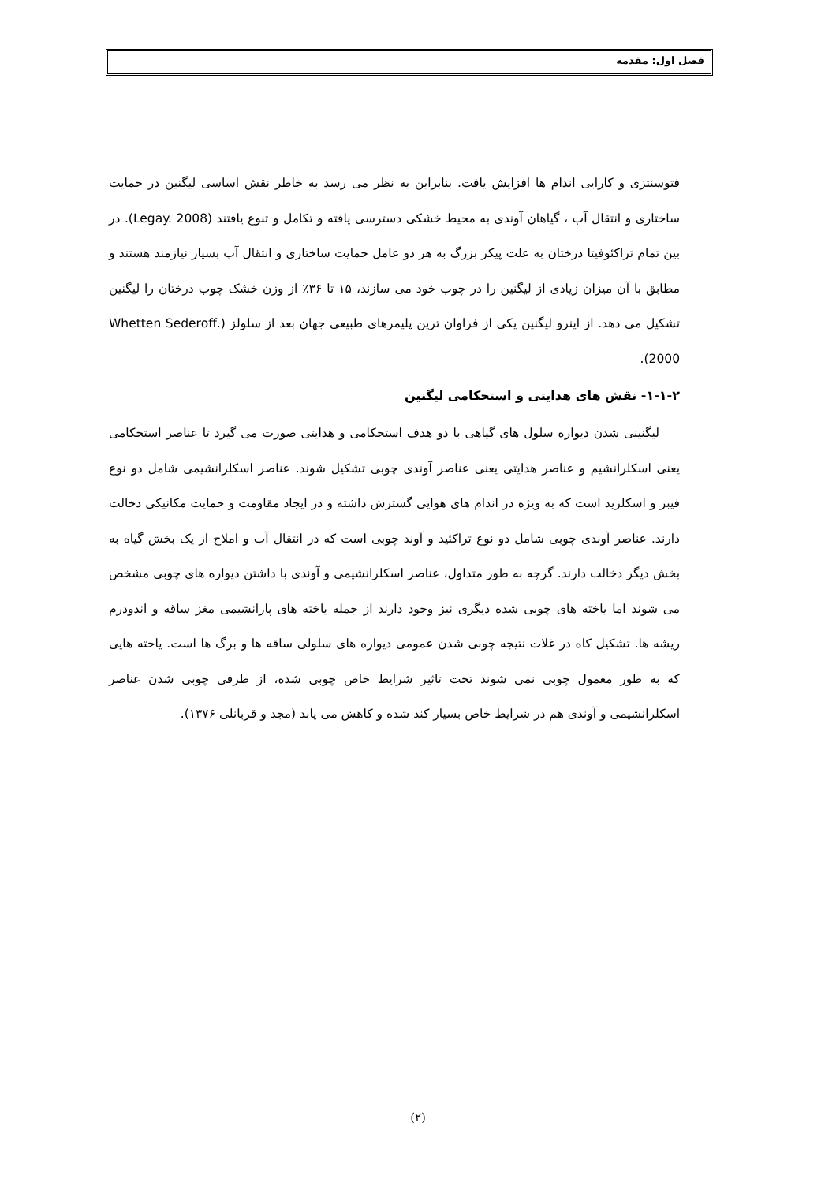فصل اول: مقدمه
فتوسنتزی و کارایی اندام ها افزایش یافت. بنابراین به نظر می رسد به خاطر نقش اساسی لیگنین در حمایت ساختاری و انتقال آب ، گیاهان آوندی به محیط خشکی دسترسی یافته و تکامل و تنوع یافتند (Legay. 2008). در بین تمام تراکئوفیتا درختان به علت پیکر بزرگ به هر دو عامل حمایت ساختاری و انتقال آب بسیار نیازمند هستند و مطابق با آن میزان زیادی از لیگنین را در چوب خود می سازند، ۱۵ تا ۳۶٪ از وزن خشک چوب درختان را لیگنین تشکیل می دهد. از اینرو لیگنین یکی از فراوان ترین پلیمرهای طبیعی جهان بعد از سلولز (Whetten Sederoff. 2000).
۱-۱-۲- نقش های هدایتی و استحکامی لیگنین
لیگنینی شدن دیواره سلول های گیاهی با دو هدف استحکامی و هدایتی صورت می گیرد تا عناصر استحکامی یعنی اسکلرانشیم و عناصر هدایتی یعنی عناصر آوندی چوبی تشکیل شوند. عناصر اسکلرانشیمی شامل دو نوع فیبر و اسکلرید است که به ویژه در اندام های هوایی گسترش داشته و در ایجاد مقاومت و حمایت مکانیکی دخالت دارند. عناصر آوندی چوبی شامل دو نوع تراکئید و آوند چوبی است که در انتقال آب و املاح از یک بخش گیاه به بخش دیگر دخالت دارند. گرچه به طور متداول، عناصر اسکلرانشیمی و آوندی با داشتن دیواره های چوبی مشخص می شوند اما یاخته های چوبی شده دیگری نیز وجود دارند از جمله یاخته های پارانشیمی مغز ساقه و اندودرم ریشه ها. تشکیل کاه در غلات نتیجه چوبی شدن عمومی دیواره های سلولی ساقه ها و برگ ها است. یاخته هایی که به طور معمول چوبی نمی شوند تحت تاثیر شرایط خاص چوبی شده، از طرفی چوبی شدن عناصر اسکلرانشیمی و آوندی هم در شرایط خاص بسیار کند شده و کاهش می یابد (مجد و قربانلی ۱۳۷۶).
(۲)